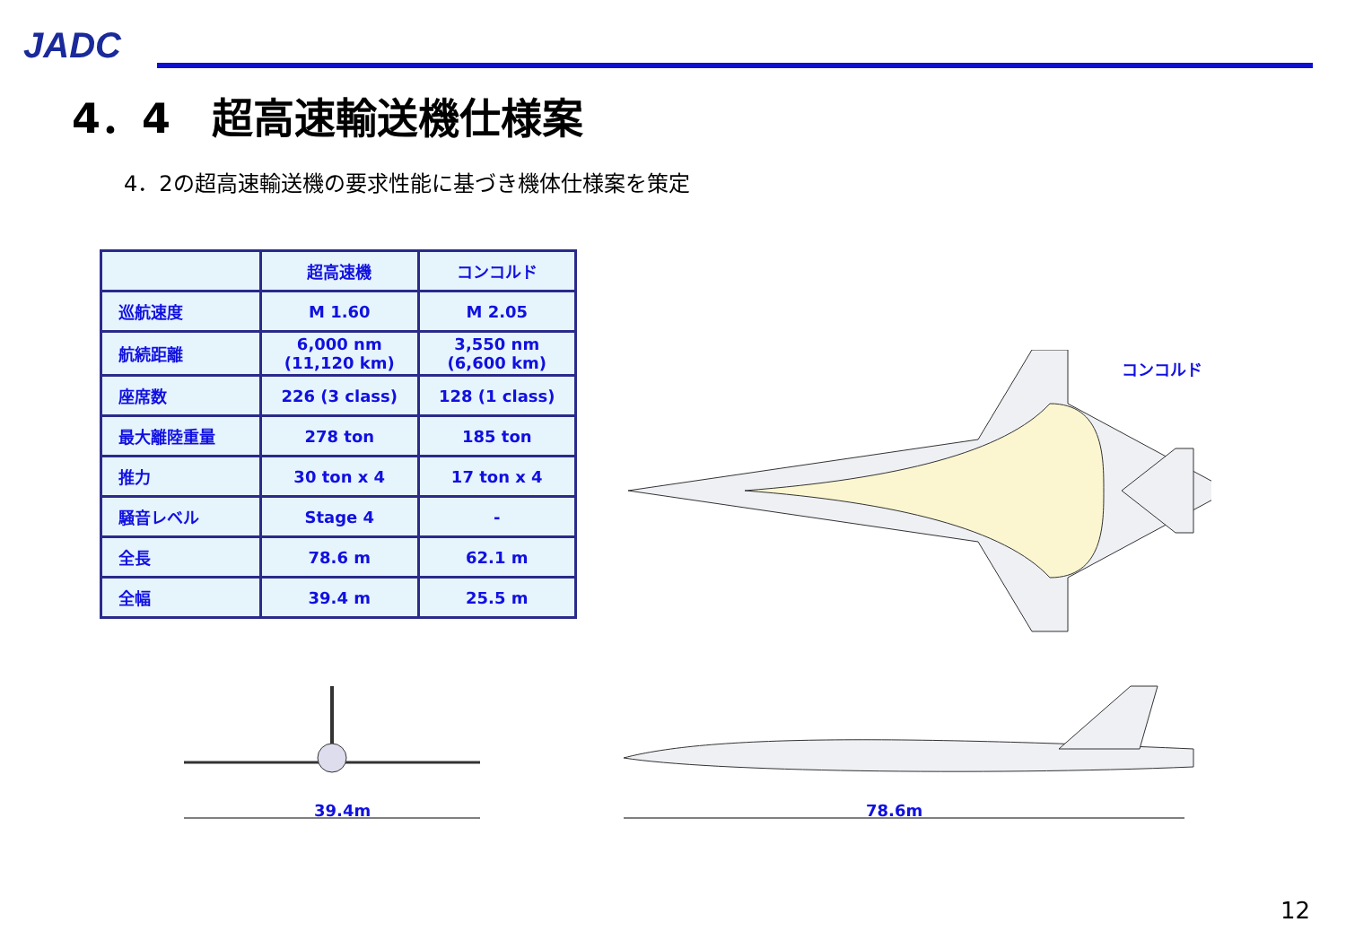JADC
4．4　超高速輸送機仕様案
4．2の超高速輸送機の要求性能に基づき機体仕様案を策定
| | 超高速機 | コンコルド |
| --- | --- | --- |
| 巡航速度 | M 1.60 | M 2.05 |
| 航続距離 | 6,000 nm (11,120 km) | 3,550 nm (6,600 km) |
| 座席数 | 226 (3 class) | 128 (1 class) |
| 最大離陸重量 | 278 ton | 185 ton |
| 推力 | 30 ton x 4 | 17 ton x 4 |
| 騒音レベル | Stage 4 | - |
| 全長 | 78.6 m | 62.1 m |
| 全幅 | 39.4 m | 25.5 m |
コンコルド
39.4m 78.6m
12